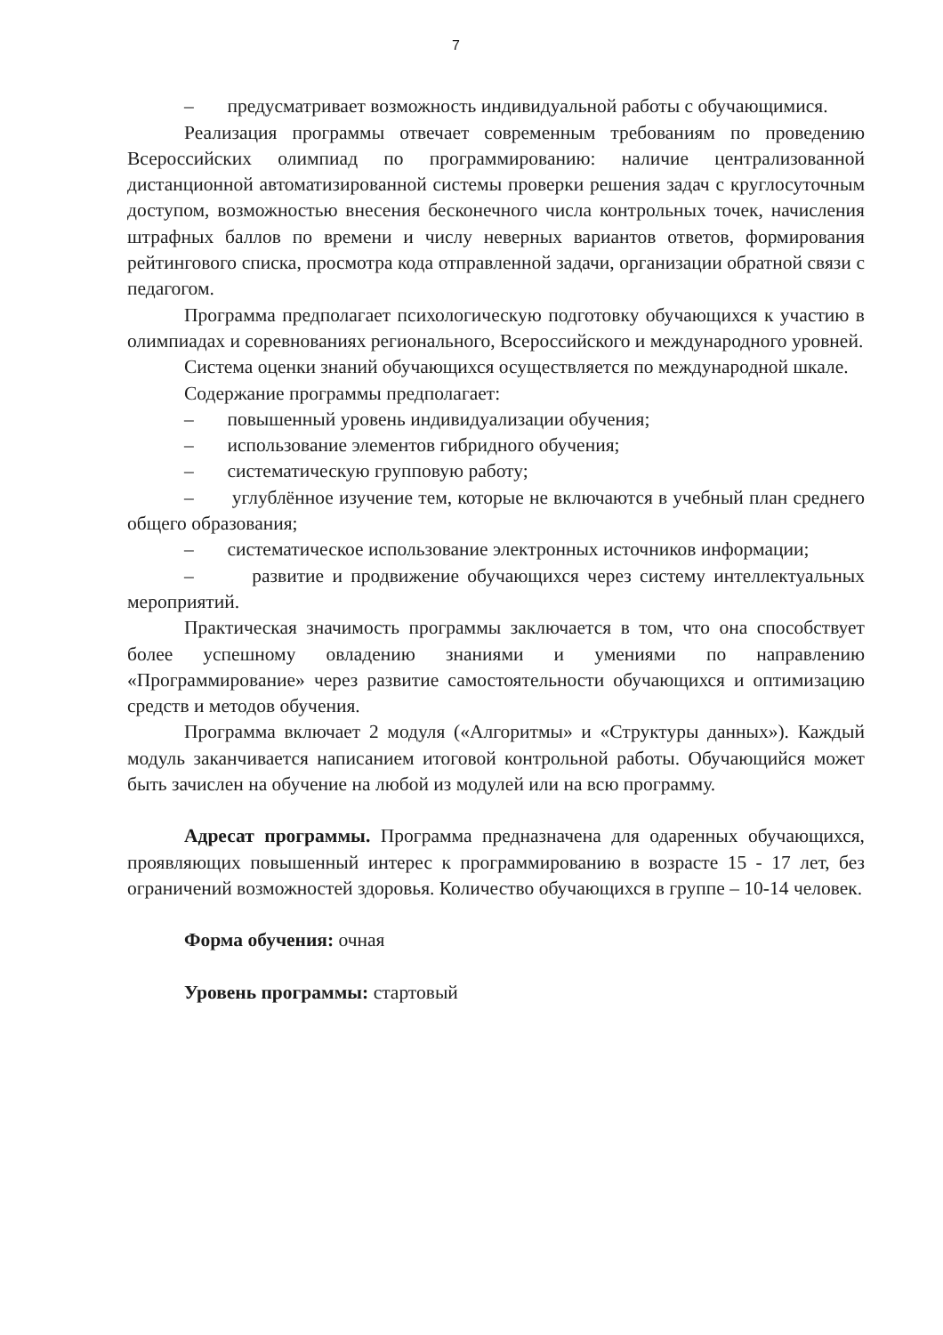7
– предусматривает возможность индивидуальной работы с обучающимися.
Реализация программы отвечает современным требованиям по проведению Всероссийских олимпиад по программированию: наличие централизованной дистанционной автоматизированной системы проверки решения задач с круглосуточным доступом, возможностью внесения бесконечного числа контрольных точек, начисления штрафных баллов по времени и числу неверных вариантов ответов, формирования рейтингового списка, просмотра кода отправленной задачи, организации обратной связи с педагогом.
Программа предполагает психологическую подготовку обучающихся к участию в олимпиадах и соревнованиях регионального, Всероссийского и международного уровней.
Система оценки знаний обучающихся осуществляется по международной шкале.
Содержание программы предполагает:
– повышенный уровень индивидуализации обучения;
– использование элементов гибридного обучения;
– систематическую групповую работу;
– углублённое изучение тем, которые не включаются в учебный план среднего общего образования;
– систематическое использование электронных источников информации;
– развитие и продвижение обучающихся через систему интеллектуальных мероприятий.
Практическая значимость программы заключается в том, что она способствует более успешному овладению знаниями и умениями по направлению «Программирование» через развитие самостоятельности обучающихся и оптимизацию средств и методов обучения.
Программа включает 2 модуля («Алгоритмы» и «Структуры данных»). Каждый модуль заканчивается написанием итоговой контрольной работы. Обучающийся может быть зачислен на обучение на любой из модулей или на всю программу.
Адресат программы. Программа предназначена для одаренных обучающихся, проявляющих повышенный интерес к программированию в возрасте 15 - 17 лет, без ограничений возможностей здоровья. Количество обучающихся в группе – 10-14 человек.
Форма обучения: очная
Уровень программы: стартовый